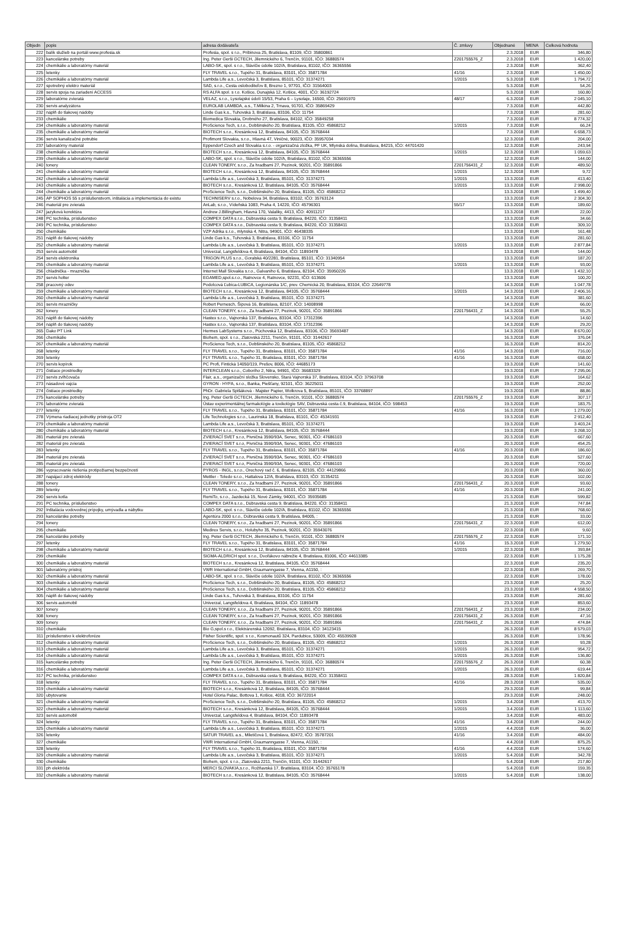| Objedn | popis | adresa dodávateľa | Č. zmluvy | Objednané | MENA | Celková hodnota |
| --- | --- | --- | --- | --- | --- | --- |
| 222 | balík služieb na portáli www.profesia.sk | Profesia, spol. s r.o., Pribinova 25, Bratislava, 81109, IČO: 35800861 | | 2.3.2018 | EUR | 346,80 |
| 223 | kancelárske potreby | Ing. Peter Gerši GCTECH, Jilemnického 6, Trenčín, 91101, IČO: 36880574 | Z201755576_Z | 2.3.2018 | EUR | 1 420,00 |
| 224 | chemikálie a laboratórny materiál | LABO-SK, spol. s r.o., Slávičie údolie 102/A, Bratislava, 81102, IČO: 36365556 | | 2.3.2018 | EUR | 362,40 |
| 225 | letenky | FLY TRAVEL s.r.o., Tupého 31, Bratislava, 83101, IČO: 35871784 | 41/16 | 2.3.2018 | EUR | 1 450,00 |
| 226 | chemikálie a laboratórny materiál | Lambda Life a.s., Levočská 3, Bratislava, 85101, IČO: 31374271 | 1/2015 | 5.3.2018 | EUR | 1 794,72 |
| 227 | spotrebný elektro materiál | SAD, s.r.o., Cesta osloboditeľov 8, Brezno 1, 97701, IČO: 31564003 | | 5.3.2018 | EUR | 54,26 |
| 228 | servis spoja na zariadení ACCESS | RS ALFA spol. s r.o. Košice, Dunajská 12, Košice, 4001, IČO: 36192724 | | 5.3.2018 | EUR | 160,80 |
| 229 | laboratórne zvieratá | VELAZ, s.r.o., Lysolajské údolí 15/53, Praha 6 – Lysolaje, 16500, IČO: 25691970 | 48/17 | 6.3.2018 | EUR | 2 045,10 |
| 230 | servis analyzátora | EUROLAB LAMBDA, a.s., T.Milkina 2, Trnava, 91701, IČO: 35869429 | | 7.3.2018 | EUR | 442,80 |
| 232 | náplň do tlakovej nádoby | Linde Gas k.s., Tuhovská 3, Bratislava, 83106, IČO: 11754 | | 7.3.2018 | EUR | 281,60 |
| 233 | chemikálie | Biomedica Slovakia, Drobného 27, Bratislava, 84102, IČO: 35849258 | | 7.3.2018 | EUR | 8 774,32 |
| 234 | chemikálie a laboratórny materiál | ProScience Tech, s.r.o., Dobšinského 20, Bratislava, 81105, IČO: 45868212 | 1/2015 | 7.3.2018 | EUR | 66,24 |
| 235 | chemikálie a laboratórny materiál | BIOTECH s.r.o., Kresánková 12, Bratislava, 84105, IČO: 35768444 | | 7.3.2018 | EUR | 6 658,73 |
| 236 | servis kanalizačné potrubie | Profimont Slovakia, s.r.o., Hlavná 47, Viničné, 90023, IČO: 35957034 | | 12.3.2018 | EUR | 204,00 |
| 237 | laboratórny materiál | Eppendorf Czech and Slovakia s.r.o. - organizačná zložka, PF UK, Mlynská dolina, Bratislava, 84215, IČO: 44701420 | | 12.3.2018 | EUR | 243,94 |
| 238 | chemikálie a laboratórny materiál | BIOTECH s.r.o., Kresánková 12, Bratislava, 84105, IČO: 35768444 | 1/2015 | 12.3.2018 | EUR | 1 059,63 |
| 239 | chemikálie a laboratórny materiál | LABO-SK, spol. s r.o., Slávičie údolie 102/A, Bratislava, 81102, IČO: 36365556 | | 12.3.2018 | EUR | 144,00 |
| 240 | tonery | CLEAN TONERY, s.r.o., Za hradbami 27, Pezinok, 90201, IČO: 35891866 | Z201756431_Z | 12.3.2018 | EUR | 489,50 |
| 241 | chemikálie a laboratórny materiál | BIOTECH s.r.o., Kresánková 12, Bratislava, 84105, IČO: 35768444 | 1/2015 | 12.3.2018 | EUR | 9,72 |
| 242 | chemikálie a laboratórny materiál | Lambda Life a.s., Levočská 3, Bratislava, 85101, IČO: 31374271 | 1/2015 | 13.3.2018 | EUR | 413,40 |
| 243 | chemikálie a laboratórny materiál | BIOTECH s.r.o., Kresánková 12, Bratislava, 84105, IČO: 35768444 | 1/2015 | 13.3.2018 | EUR | 2 998,00 |
| 244 | chemikálie a laboratórny materiál | ProScience Tech, s.r.o., Dobšinského 20, Bratislava, 81105, IČO: 45868212 | | 13.3.2018 | EUR | 1 499,40 |
| 245 | AP SOPHOS 55 s príslušenstvom, inštalácia a implementácia do existu | TECHNISERV s.r.o., Nobelova 34, Bratislava, 83102, IČO: 35763124 | | 13.3.2018 | EUR | 2 304,30 |
| 246 | materiál pre zvieratá | AnLab, s.r.o., Vídeňská 1083, Praha 4, 14220, IČO: 45796301 | 55/17 | 13.3.2018 | EUR | 189,60 |
| 247 | jazyková korektúra | Andrew J.Billingham, Hlavná 170, Valaliky, 4413, IČO: 40911217 | | 13.3.2018 | EUR | 22,00 |
| 248 | PC technika, príslušenstvo | COMPEX DATA s.r.o., Dúbravská cesta 9, Bratislava, 84220, IČO: 31358411 | | 13.3.2018 | EUR | 34,66 |
| 249 | PC technika, príslušenstvo | COMPEX DATA s.r.o., Dúbravská cesta 9, Bratislava, 84220, IČO: 31358411 | | 13.3.2018 | EUR | 309,10 |
| 250 | chemikálie | VZP Adrika s.r.o., mlynská 4, Nitra, 94901, IČO: 46438335 | | 13.3.2018 | EUR | 161,48 |
| 251 | náplň do tlakovej nádoby | Linde Gas k.s., Tuhovská 3, Bratislava, 83106, IČO: 11754 | | 13.3.2018 | EUR | 281,60 |
| 252 | chemikálie a laboratórny materiál | Lambda Life a.s., Levočská 3, Bratislava, 85101, IČO: 31374271 | 1/2015 | 13.3.2018 | EUR | 2 877,84 |
| 253 | servis automobil | Univerzal, Langsfeldova 4, Bratislava, 84104, IČO: 11893478 | | 13.3.2018 | EUR | 144,00 |
| 254 | servis elektronika | TRIGON PLUS s.r.o., Goralská 40/2281, Bratislava, 85101, IČO: 31340954 | | 13.3.2018 | EUR | 187,20 |
| 255 | chemikálie a laboratórny materiál | Lambda Life a.s., Levočská 3, Bratislava, 85101, IČO: 31374271 | 1/2015 | 13.3.2018 | EUR | 93,00 |
| 256 | chladnička - mraznička | Internet Mall Slovakia s.r.o., Galvaniho 6, Bratislava, 82104, IČO: 35950226 | | 13.3.2018 | EUR | 1 432,10 |
| 257 | servis holter | EGAMED,spol.s.r.o., Ratnovce 4, Ratnovce, 92231, IČO: 613606 | | 13.3.2018 | EUR | 100,20 |
| 258 | pracovný odev | Podolcová Ľubica-LUBICA, Legionárska 1/C, prev. Chemická 20, Bratislava, 83104, IČO: 22649778 | | 14.3.2018 | EUR | 1 047,78 |
| 259 | chemikálie a laboratórny materiál | BIOTECH s.r.o., Kresánková 12, Bratislava, 84105, IČO: 35768444 | 1/2015 | 14.3.2018 | EUR | 2 406,16 |
| 260 | chemikálie a laboratórny materiál | Lambda Life a.s., Levočská 3, Bratislava, 85101, IČO: 31374271 | | 14.3.2018 | EUR | 381,60 |
| 261 | servis mrazničky | Robert Pernesch, Šípová 16, Bratislava, 82107, IČO: 14008998 | | 14.3.2018 | EUR | 66,00 |
| 262 | tonery | CLEAN TONERY, s.r.o., Za hradbami 27, Pezinok, 90201, IČO: 35891866 | Z201756431_Z | 14.3.2018 | EUR | 55,25 |
| 263 | náplň do tlakovej nádoby | Hastex s.r.o., Vajnorská 137, Bratislava, 83104, IČO: 17312396 | | 14.3.2018 | EUR | 14,60 |
| 264 | náplň do tlakovej nádoby | Hastex s.r.o., Vajnorská 137, Bratislava, 83104, IČO: 17312396 | | 14.3.2018 | EUR | 29,20 |
| 265 | Dako PT Link | Hermes LabSystems s.r.o., Púchovská 12, Bratislava, 83106, IČO: 35693487 | | 14.3.2018 | EUR | 8 670,00 |
| 266 | chemikálie | Biohem, spol. s r.o., Zlatovská 2211, Trenčín, 91101, IČO: 31442617 | | 16.3.2018 | EUR | 376,04 |
| 267 | chemikálie a laboratórny materiál | ProScience Tech, s.r.o., Dobšinského 20, Bratislava, 81105, IČO: 45868212 | | 16.3.2018 | EUR | 814,20 |
| 268 | letenky | FLY TRAVEL s.r.o., Tupého 31, Bratislava, 83101, IČO: 35871784 | 41/16 | 14.3.2018 | EUR | 716,00 |
| 269 | letenky | FLY TRAVEL s.r.o., Tupého 31, Bratislava, 83101, IČO: 35871784 | 41/16 | 16.3.2018 | EUR | 658,00 |
| 270 | servis kopírok | PC Profi, Fintická 14050/119, Prešov, 8006, IČO: 44685173 | | 19.3.2018 | EUR | 141,60 |
| 271 | čistiace prostriedky | INTERCLEAN s.r.o., Coboriho 2, Nitra, 94901, IČO: 36683329 | | 19.3.2018 | EUR | 7 295,06 |
| 272 | servis zvlhčovača | Flair, a.s., organizační složka Slovensko, Stará Vajnorská 37, Bratislava, 83104, IČO: 37963708 | | 19.3.2018 | EUR | 164,62 |
| 273 | násadové vajcia | GYRON - HYFA, s.r.o., Banka, Piešťany, 92101, IČO: 36225011 | | 19.3.2018 | EUR | 252,00 |
| 274 | čistiace prostriedky | PhDr. Gabriela Spišáková - Majster Papier, Wolkrova 5, Bratislava, 85101, IČO: 33768897 | | 19.3.2018 | EUR | 88,86 |
| 275 | kancelárske potreby | Ing. Peter Gerši GCTECH, Jilemnického 6, Trenčín, 91101, IČO: 36880574 | Z201755576_Z | 19.3.2018 | EUR | 307,17 |
| 276 | laboratórne zvieratá | Ústav experimentálnej farmakológie a toxikológie SAV, Dúbravská cesta č.9, Bratislava, 84104, IČO: 598453 | | 19.3.2018 | EUR | 183,75 |
| 277 | letenky | FLY TRAVEL s.r.o., Tupého 31, Bratislava, 83101, IČO: 35871784 | 41/16 | 16.3.2018 | EUR | 1 279,00 |
| 278 | Výmena riadiacej jednotky prístroja OT2 | Life Technologies s.r.o., Laurinská 18, Bratislava, 81101, IČO: 45341931 | | 19.3.2018 | EUR | 2 912,40 |
| 279 | chemikálie a laboratórny materiál | Lambda Life a.s., Levočská 3, Bratislava, 85101, IČO: 31374271 | | 19.3.2018 | EUR | 3 403,24 |
| 280 | chemikálie a laboratórny materiál | BIOTECH s.r.o., Kresánková 12, Bratislava, 84105, IČO: 35768444 | | 19.3.2018 | EUR | 3 268,10 |
| 281 | materiál pre zvieratá | ZVIERACÍ SVET s.r.o, Pivničná 3590/93A, Senec, 90301, IČO: 47686103 | | 20.3.2018 | EUR | 667,60 |
| 282 | materiál pre zvieratá | ZVIERACÍ SVET s.r.o, Pivničná 3590/93A, Senec, 90301, IČO: 47686103 | | 20.3.2018 | EUR | 454,25 |
| 283 | letenky | FLY TRAVEL s.r.o., Tupého 31, Bratislava, 83101, IČO: 35871784 | 41/16 | 20.3.2018 | EUR | 186,60 |
| 284 | materiál pre zvieratá | ZVIERACÍ SVET s.r.o, Pivničná 3590/93A, Senec, 90301, IČO: 47686103 | | 20.3.2018 | EUR | 527,60 |
| 285 | materiál pre zvieratá | ZVIERACÍ SVET s.r.o, Pivničná 3590/93A, Senec, 90301, IČO: 47686103 | | 20.3.2018 | EUR | 720,00 |
| 286 | vypracovanie riešenia protipožiarnej bezpečnosti | PYROS - INGL, s.r.o., Orechový rad č. 6, Bratislava, 82105, IČO: 44129866 | | 20.3.2018 | EUR | 360,00 |
| 287 | napájací zdroj elektródy | Mettler - Toledo s.r.o., Hattalova 12/A, Bratislava, 83103, IČO: 31354211 | | 20.3.2018 | EUR | 102,00 |
| 288 | tonery | CLEAN TONERY, s.r.o., Za hradbami 27, Pezinok, 90201, IČO: 35891866 | Z201756431_Z | 20.3.2018 | EUR | 93,60 |
| 289 | letenky | FLY TRAVEL s.r.o., Tupého 31, Bratislava, 83101, IČO: 35871784 | 41/16 | 20.3.2018 | EUR | 241,00 |
| 290 | servis kotla | RemiTo, s.r.o., Jazdecká 15, Nové Zámky, 94001, IČO: 35935685 | | 21.3.2018 | EUR | 599,82 |
| 291 | PC technika, príslušenstvo | COMPEX DATA s.r.o., Dúbravská cesta 9, Bratislava, 84220, IČO: 31358411 | | 21.3.2018 | EUR | 747,84 |
| 292 | Inštalácia vodovodnej prípojky, umývadla a nábytku | LABO-SK, spol. s r.o., Slávičie údolie 102/A, Bratislava, 81102, IČO: 36365556 | | 21.3.2018 | EUR | 768,60 |
| 293 | kancelárske potreby | Agentúra 2000 s.r.o., Dúbravská cesta 9, Bratislava, 84005, : | | 21.3.2018 | EUR | 33,00 |
| 294 | tonery | CLEAN TONERY, s.r.o., Za hradbami 27, Pezinok, 90201, IČO: 35891866 | Z201756431_Z | 22.3.2018 | EUR | 612,00 |
| 295 | chemikálie | Medirex Servis, s.r.o., Holubyho 35, Pezinok, 90201, IČO: 35943076 | | 22.3.2018 | EUR | 9,60 |
| 296 | kancelárske potreby | Ing. Peter Gerši GCTECH, Jilemnického 6, Trenčín, 91101, IČO: 36880574 | Z201755576_Z | 22.3.2018 | EUR | 171,10 |
| 297 | letenky | FLY TRAVEL s.r.o., Tupého 31, Bratislava, 83101, IČO: 35871784 | 41/16 | 15.3.2018 | EUR | 1 279,50 |
| 298 | chemikálie a laboratórny materiál | BIOTECH s.r.o., Kresánková 12, Bratislava, 84105, IČO: 35768444 | 1/2015 | 22.3.2018 | EUR | 393,84 |
| 299 | chemikálie | SIGMA-ALDRICH spol. s r.o., Dvořákovo nábrežie 4, Bratislava, 81006, IČO: 44613385 | | 22.3.2018 | EUR | 1 175,28 |
| 300 | chemikálie a laboratórny materiál | BIOTECH s.r.o., Kresánková 12, Bratislava, 84105, IČO: 35768444 | | 22.3.2018 | EUR | 235,20 |
| 301 | laboratórny prístroj | VWR International GmbH, Graumanngasse 7, Vienna, A1150, : | | 22.3.2018 | EUR | 269,70 |
| 302 | chemikálie a laboratórny materiál | LABO-SK, spol. s r.o., Slávičie údolie 102/A, Bratislava, 81102, IČO: 36365556 | | 22.3.2018 | EUR | 178,00 |
| 303 | chemikálie a laboratórny materiál | ProScience Tech, s.r.o., Dobšinského 20, Bratislava, 81105, IČO: 45868212 | | 23.3.2018 | EUR | 25,20 |
| 304 | chemikálie a laboratórny materiál | ProScience Tech, s.r.o., Dobšinského 20, Bratislava, 81105, IČO: 45868212 | | 23.3.2018 | EUR | 4 558,50 |
| 305 | náplň do tlakovej nádoby | Linde Gas k.s., Tuhovská 3, Bratislava, 83106, IČO: 11754 | | 23.3.2018 | EUR | 281,60 |
| 306 | servis automobil | Univerzal, Langsfeldova 4, Bratislava, 84104, IČO: 11893478 | | 23.3.2018 | EUR | 853,60 |
| 307 | tonery | CLEAN TONERY, s.r.o., Za hradbami 27, Pezinok, 90201, IČO: 35891866 | Z201756431_Z | 23.3.2018 | EUR | 234,00 |
| 308 | tonery | CLEAN TONERY, s.r.o., Za hradbami 27, Pezinok, 90201, IČO: 35891866 | Z201756431_Z | 26.3.2018 | EUR | 47,16 |
| 309 | tonery | CLEAN TONERY, s.r.o., Za hradbami 27, Pezinok, 90201, IČO: 35891866 | Z201756431_Z | 26.3.2018 | EUR | 474,84 |
| 310 | chemikálie | Bio G,spol.s r.o., Elektrárenská 12092, Bratislava, 83104, IČO: 34123415 | | 26.3.2018 | EUR | 8 579,03 |
| 311 | príslušenstvo k elektroforéze | Fisher Scientific, spol. s r.o., Kosmonautů 324, Pardubice, 53009, IČO: 45539928 | | 26.3.2018 | EUR | 178,96 |
| 312 | chemikálie a laboratórny materiál | ProScience Tech, s.r.o., Dobšinského 20, Bratislava, 81105, IČO: 45868212 | 1/2015 | 26.3.2018 | EUR | 93,28 |
| 313 | chemikálie a laboratórny materiál | Lambda Life a.s., Levočská 3, Bratislava, 85101, IČO: 31374271 | 1/2015 | 26.3.2018 | EUR | 954,72 |
| 314 | chemikálie a laboratórny materiál | Lambda Life a.s., Levočská 3, Bratislava, 85101, IČO: 31374271 | 1/2015 | 26.3.2018 | EUR | 136,80 |
| 315 | kancelárske potreby | Ing. Peter Gerši GCTECH, Jilemnického 6, Trenčín, 91101, IČO: 36880574 | Z201755576_Z | 26.3.2018 | EUR | 60,38 |
| 316 | chemikálie a laboratórny materiál | Lambda Life a.s., Levočská 3, Bratislava, 85101, IČO: 31374271 | 1/2015 | 26.3.2018 | EUR | 619,44 |
| 317 | PC technika, príslušenstvo | COMPEX DATA s.r.o., Dúbravská cesta 9, Bratislava, 84220, IČO: 31358411 | | 28.3.2018 | EUR | 1 820,84 |
| 318 | letenky | FLY TRAVEL s.r.o., Tupého 31, Bratislava, 83101, IČO: 35871784 | 41/16 | 28.3.2018 | EUR | 535,00 |
| 319 | chemikálie a laboratórny materiál | BIOTECH s.r.o., Kresánková 12, Bratislava, 84105, IČO: 35768444 | | 29.3.2018 | EUR | 99,84 |
| 320 | ubytovanie | Hotel Gloria Palac, Bottova 1, Košice, 4018, IČO: 36722014 | | 29.3.2018 | EUR | 248,00 |
| 321 | chemikálie a laboratórny materiál | ProScience Tech, s.r.o., Dobšinského 20, Bratislava, 81105, IČO: 45868212 | 1/2015 | 3.4.2018 | EUR | 413,70 |
| 322 | chemikálie a laboratórny materiál | BIOTECH s.r.o., Kresánková 12, Bratislava, 84105, IČO: 35768444 | 1/2015 | 3.4.2018 | EUR | 1 113,60 |
| 323 | servis automobil | Univerzal, Langsfeldova 4, Bratislava, 84104, IČO: 11893478 | | 3.4.2018 | EUR | 483,00 |
| 324 | letenky | FLY TRAVEL s.r.o., Tupého 31, Bratislava, 83101, IČO: 35871784 | 41/16 | 3.4.2018 | EUR | 244,00 |
| 325 | chemikálie a laboratórny materiál | Lambda Life a.s., Levočská 3, Bratislava, 85101, IČO: 31374271 | 1/2015 | 4.4.2018 | EUR | 36,00 |
| 326 | letenky | SATUR TRAVEL a.s., Miletičová 1, Bratislava, 82472, IČO: 35787201 | 41/16 | 3.4.2018 | EUR | 484,00 |
| 327 | chemikálie | VWR International GmbH, Graumanngasse 7, Vienna, A1150, : | | 4.4.2018 | EUR | 875,25 |
| 328 | letenky | FLY TRAVEL s.r.o., Tupého 31, Bratislava, 83101, IČO: 35871784 | 41/16 | 4.4.2018 | EUR | 174,60 |
| 329 | chemikálie a laboratórny materiál | Lambda Life a.s., Levočská 3, Bratislava, 85101, IČO: 31374271 | 1/2015 | 5.4.2018 | EUR | 342,78 |
| 330 | chemikálie | Biohem, spol. s r.o., Zlatovská 2211, Trenčín, 91101, IČO: 31442617 | | 5.4.2018 | EUR | 217,80 |
| 331 | ph elektróda | MERCI SLOVAKIA,s.r.o., Rožňavská 17, Bratislava, 83104, IČO: 35765178 | | 5.4.2018 | EUR | 159,35 |
| 332 | chemikálie a laboratórny materiál | BIOTECH s.r.o., Kresánková 12, Bratislava, 84105, IČO: 35768444 | 1/2015 | 5.4.2018 | EUR | 138,00 |